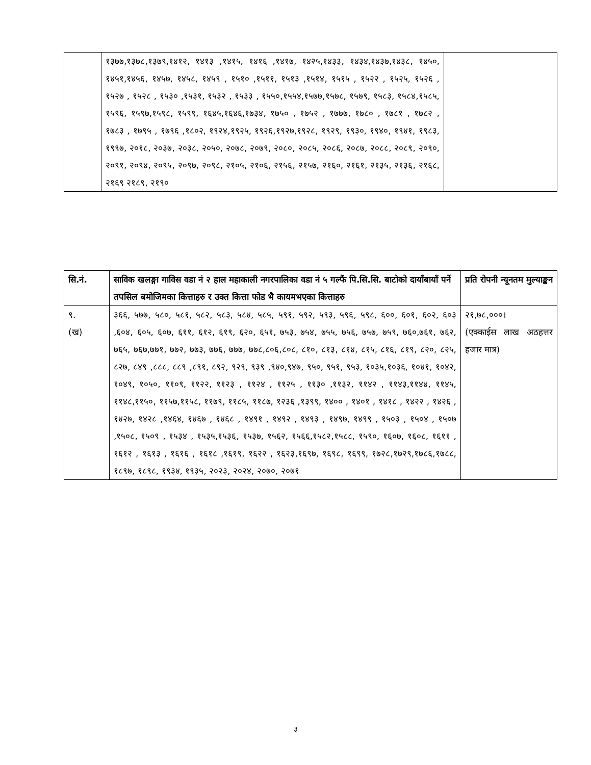| | १३७७,१३७८,१३७९,१४१२, १४१३ ,१४१५, १४१६ ,१४१७, १४२५,१४३३, १४३४,१४३७,१४३८, १४५०, १४५१,१४५६, १४५७, १४५८, १४५९ , १५१० ,१५११, १५१३ ,१५१४, १५१५ , १५२२ , १५२५, १५२६ , १५२७ , १५२८ , १५३० ,१५३१, १५३२ , १५३३ , १५५०,१५५४,१५७७,१५७८, १५७९, १५८३, १५८४,१५८५, १५९६, १५९७,१५९८, १५९९, १६४५,१६४६,१७३४, १७५० , १७५२ , १७७७, १७८० , १७८१ , १७८२ , १७८३ , १७९५ , १७९६ ,१८०२, १९२४,१९२५, १९२६,१९२७,१९२८, १९२९, १९३०, १९४०, १९४१, १९८३, १९९७, २०१८, २०३७, २०३८, २०५०, २०७८, २०७९, २०८०, २०८५, २०८६, २०८७, २०८८, २०८९, २०९०, २०९१, २०९४, २०९५, २०९७, २०९८, २१०५, २१०६, २१५६, २१५७, २१६०, २१६१, २१३५, २१३६, २१६८, २१६९ २१८९, २१९० | |
| सि.नं. | साविक खलङ्गा गाविस वडा नं २ हाल महाकाली नगरपालिका वडा नं ५ गल्फैं पि.सि.सि. बाटोको दायाँबायाँ पर्ने तपसिल बमोजिमका कित्ताहरु र उक्त कित्ता फोड भै कायमभएका कित्ताहरु | प्रति रोपनी न्यूनतम मुल्याङ्कन |
| --- | --- | --- |
| ९. (ख) | ३६६, ५७७, ५८०, ५८१, ५८२, ५८३, ५८४, ५८५, ५९१, ५९२, ५९३, ५९६, ५९८, ६००, ६०१, ६०२, ६०३ ,६०४, ६०५, ६०७, ६११, ६१२, ६१९, ६२०, ६५१, ७५३, ७५४, ७५५, ७५६, ७५७, ७५९, ७६०,७६१, ७६२, ७६५, ७६७,७७१, ७७२, ७७३, ७७६, ७७७, ७७८,८०६,८०८, ८१०, ८१३, ८१४, ८१५, ८१६, ८१९, ८२०, ८२५, ८२७, ८४९ ,८८८, ८८९ ,८९१, ८९२, ९२९, ९३९ ,९४०,९४७, ९५०, ९५१, ९५३, १०३५,१०३६, १०४१, १०४२, १०४९, १०५०, ११०९, ११२२, ११२३ , ११२४ , ११२५ , ११३० ,११३२, ११४२ , ११४३,११४४, ११४५, ११४८,११५०, ११५७,११५८, ११७९, ११८५, ११८७, १२३६ ,१३९९, १४०० , १४०१ , १४१८ , १४२२ , १४२६ , १४२७, १४२८ ,१४६४, १४६७ , १४६८ , १४९१ , १४९२ , १४९३ , १४९७, १४९९ , १५०३ , १५०४ , १५०७ ,१५०८, १५०९ , १५३४ , १५३५,१५३६, १५३७, १५६२, १५६६,१५८२,१५८८, १५९०, १६०७, १६०८, १६११ , १६१२ , १६१३ , १६१६ , १६१८ ,१६१९, १६२२ , १६२३,१६९७, १६९८, १६९९, १७२८,१७२९,१७८६,१७८८, १८९७, १८९८, १९३४, १९३५, २०२३, २०२४, २०७०, २०७१ | २१,७८,०००। (एक्काईस लाख अठहत्तर हजार मात्र) |
३